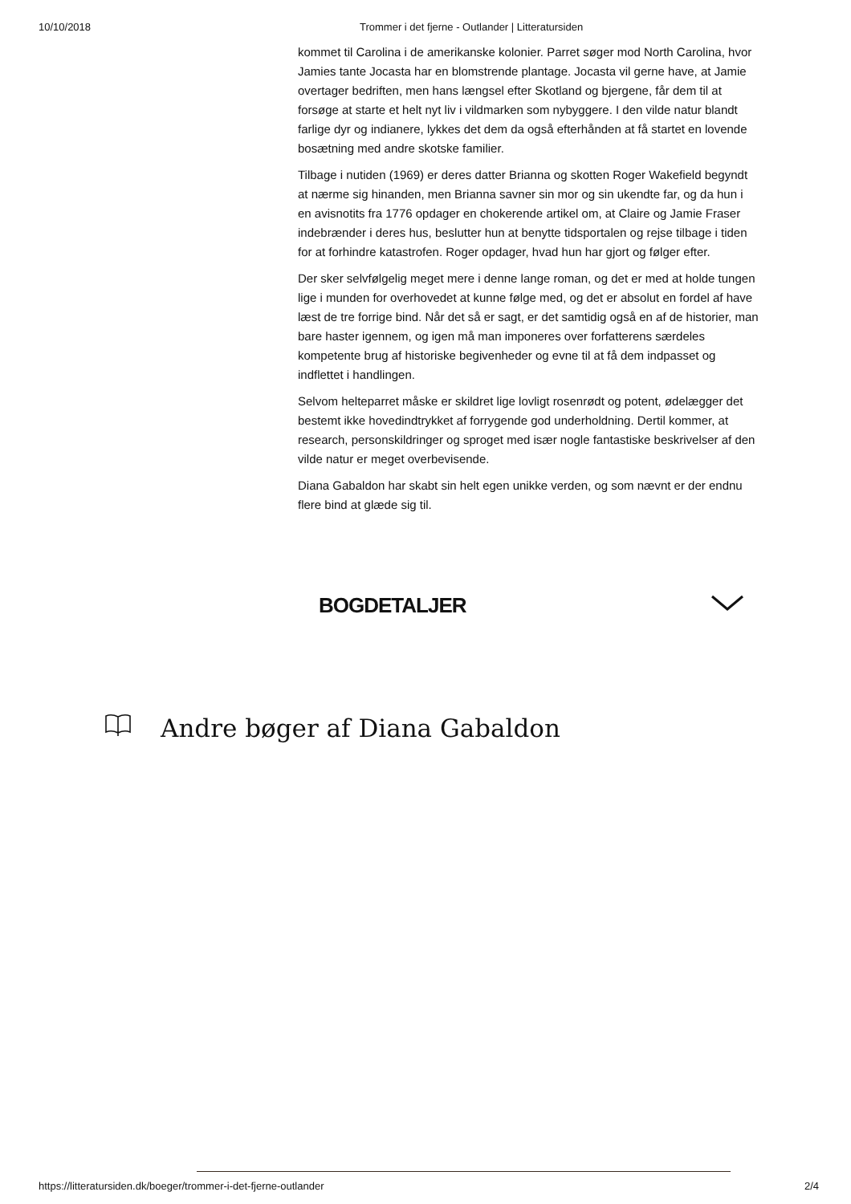10/10/2018 Trommer i det fjerne - Outlander | Litteratursiden
kommet til Carolina i de amerikanske kolonier. Parret søger mod North Carolina, hvor Jamies tante Jocasta har en blomstrende plantage. Jocasta vil gerne have, at Jamie overtager bedriften, men hans længsel efter Skotland og bjergene, får dem til at forsøge at starte et helt nyt liv i vildmarken som nybyggere. I den vilde natur blandt farlige dyr og indianere, lykkes det dem da også efterhånden at få startet en lovende bosætning med andre skotske familier.
Tilbage i nutiden (1969) er deres datter Brianna og skotten Roger Wakefield begyndt at nærme sig hinanden, men Brianna savner sin mor og sin ukendte far, og da hun i en avisnotits fra 1776 opdager en chokerende artikel om, at Claire og Jamie Fraser indebrænder i deres hus, beslutter hun at benytte tidsportalen og rejse tilbage i tiden for at forhindre katastrofen. Roger opdager, hvad hun har gjort og følger efter.
Der sker selvfølgelig meget mere i denne lange roman, og det er med at holde tungen lige i munden for overhovedet at kunne følge med, og det er absolut en fordel af have læst de tre forrige bind. Når det så er sagt, er det samtidig også en af de historier, man bare haster igennem, og igen må man imponeres over forfatterens særdeles kompetente brug af historiske begivenheder og evne til at få dem indpasset og indflettet i handlingen.
Selvom helteparret måske er skildret lige lovligt rosenrødt og potent, ødelægger det bestemt ikke hovedindtrykket af forrygende god underholdning. Dertil kommer, at research, personskildringer og sproget med især nogle fantastiske beskrivelser af den vilde natur er meget overbevisende.
Diana Gabaldon har skabt sin helt egen unikke verden, og som nævnt er der endnu flere bind at glæde sig til.
BOGDETALJER
Andre bøger af Diana Gabaldon
https://litteratursiden.dk/boeger/trommer-i-det-fjerne-outlander 2/4